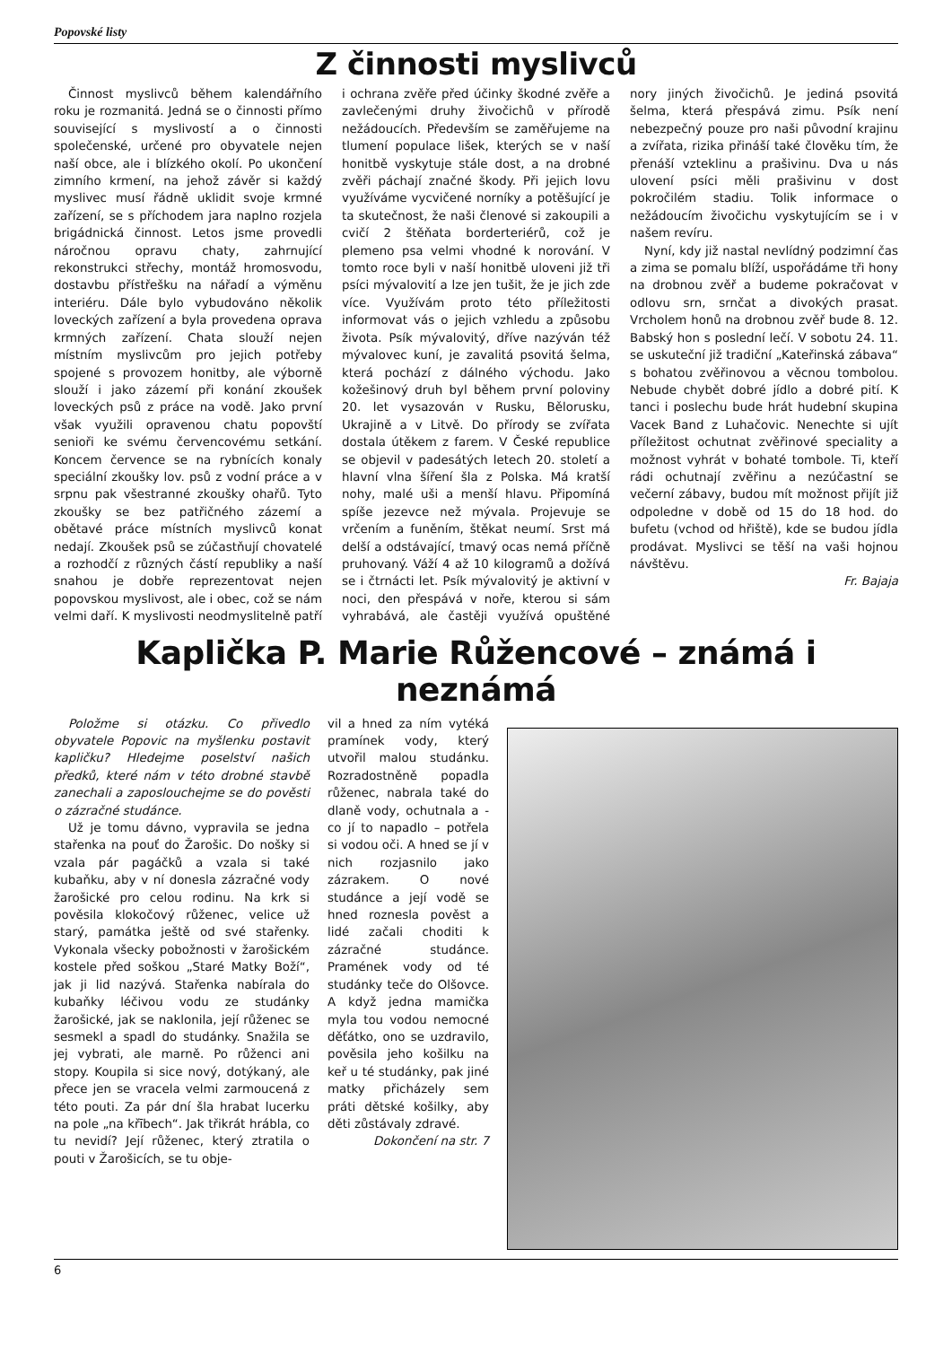Popovské listy
Z činnosti myslivců
Činnost myslivců během kalendářního roku je rozmanitá. Jedná se o činnosti přímo související s myslivostí a o činnosti společenské, určené pro obyvatele nejen naší obce, ale i blízkého okolí. Po ukončení zimního krmení, na jehož závěr si každý myslivec musí řádně uklidit svoje krmné zařízení, se s příchodem jara naplno rozjela brigádnická činnost. Letos jsme provedli náročnou opravu chaty, zahrnující rekonstrukci střechy, montáž hromosvodu, dostavbu přístřešku na nářadí a výměnu interiéru. Dále bylo vybudováno několik loveckých zařízení a byla provedena oprava krmných zařízení. Chata slouží nejen místním myslivcům pro jejich potřeby spojené s provozem honitby, ale výborně slouží i jako zázemí při konání zkoušek loveckých psů z práce na vodě. Jako první však využili opravenou chatu popovští senioři ke svému červencovému setkání. Koncem července se na rybnících konaly speciální zkoušky lov. psů z vodní práce a v srpnu pak všestranné zkoušky ohařů. Tyto zkoušky se bez patřičného zázemí a obětavé práce místních myslivců konat nedají. Zkoušek psů se zúčastňují chovatelé a rozhodčí z různých částí republiky a naší snahou je dobře reprezentovat nejen popovskou myslivost, ale i obec, což se nám velmi daří. K myslivosti neodmyslitelně patří i ochrana zvěře před účinky škodné zvěře a zavlečenými druhy živočichů v přírodě nežádoucích. Především se zaměřujeme na tlumení populace lišek, kterých se v naší honitbě vyskytuje stále dost, a na drobné zvěři páchají značné škody. Při jejich lovu využíváme vycvičené norníky a potěšující je ta skutečnost, že naši členové si zakoupili a cvičí 2 štěňata borderteriérů, což je plemeno psa velmi vhodné k norování. V tomto roce byli v naší honitbě uloveni již tři psíci mývalovití a lze jen tušit, že je jich zde více. Využívám proto této příležitosti informovat vás o jejich vzhledu a způsobu života. Psík mývalovitý, dříve nazýván též mývalovec kuní, je zavalitá psovitá šelma, která pochází z dálného východu. Jako kožešinový druh byl během první poloviny 20. let vysazován v Rusku, Bělorusku, Ukrajině a v Litvě. Do přírody se zvířata dostala útěkem z farem. V České republice se objevil v padesátých letech 20. století a hlavní vlna šíření šla z Polska. Má kratší nohy, malé uši a menší hlavu. Připomíná spíše jezevce než mývala. Projevuje se vrčením a funěním, štěkat neumí. Srst má delší a odstávající, tmavý ocas nemá příčně pruhovaný. Váží 4 až 10 kilogramů a dožívá se i čtrnácti let. Psík mývalovitý je aktivní v noci, den přespává v noře, kterou si sám vyhrabává, ale častěji využívá opuštěné nory jiných živočichů. Je jediná psovitá šelma, která přespává zimu. Psík není nebezpečný pouze pro naši původní krajinu a zvířata, rizika přináší také člověku tím, že přenáší vzteklinu a prašivinu. Dva u nás ulovení psíci měli prašivinu v dost pokročilém stadiu. Tolik informace o nežádoucím živočichu vyskytujícím se i v našem revíru.
Nyní, kdy již nastal nevlídný podzimní čas a zima se pomalu blíží, uspořádáme tři hony na drobnou zvěř a budeme pokračovat v odlovu srn, srnčat a divokých prasat. Vrcholem honů na drobnou zvěř bude 8. 12. Babský hon s poslední lečí. V sobotu 24. 11. se uskuteční již tradiční „Kateřinská zábava“ s bohatou zvěřinovou a věcnou tombolou. Nebude chybět dobré jídlo a dobré pití. K tanci i poslechu bude hrát hudební skupina Vacek Band z Luhačovic. Nenechte si ujít příležitost ochutnat zvěřinové speciality a možnost vyhrát v bohaté tombole. Ti, kteří rádi ochutnají zvěřinu a nezúčastní se večerní zábavy, budou mít možnost přijít již odpoledne v době od 15 do 18 hod. do bufetu (vchod od hřiště), kde se budou jídla prodávat. Myslivci se těší na vaši hojnou návštěvu.
Fr. Bajaja
Kaplička P. Marie Růžencové – známá i neznámá
Položme si otázku. Co přivedlo obyvatele Popovic na myšlenku postavit kapličku? Hledejme poselství našich předků, které nám v této drobné stavbě zanechali a zaposlouchejme se do pověsti o zázračné studánce.
Už je tomu dávno, vypravila se jedna stařenka na pouť do Žarošic. Do nošky si vzala pár pagáčků a vzala si také kubaňku, aby v ní donesla zázračné vody žarošické pro celou rodinu. Na krk si pověsila klokočový růženec, velice už starý, památka ještě od své stařenky. Vykonala všecky pobožnosti v žarošickém kostele před soškou „Staré Matky Boží“, jak ji lid nazývá. Stařenka nabírala do kubaňky léčivou vodu ze studánky žarošické, jak se naklonila, její růženec se sesmekl a spadl do studánky. Snažila se jej vybrati, ale marně. Po růženci ani stopy. Koupila si sice nový, dotýkaný, ale přece jen se vracela velmi zarmoucená z této pouti. Za pár dní šla hrabat lucerku na pole „na křībech“. Jak třikrát hrábla, co tu nevidí? Její růženec, který ztratila o pouti v Žarošicích, se tu obje-
vil a hned za ním vytéká pramínek vody, který utvořil malou studánku. Rozradostněně popadla růženec, nabrala také do dlaně vody, ochutnala a - co jí to napadlo – potřela si vodou oči. A hned se jí v nich rozjasnilo jako zázrakem. O nové studánce a její vodě se hned roznesla pověst a lidé začali choditi k zázračné studánce. Pramének vody od té studánky teče do Olšovce. A když jedna mamička myla tou vodou nemocné děťátko, ono se uzdravilo, pověsila jeho košilku na keř u té studánky, pak jiné matky přicházely sem práti dětské košilky, aby děti zůstávaly zdravé.
Dokončení na str. 7
6